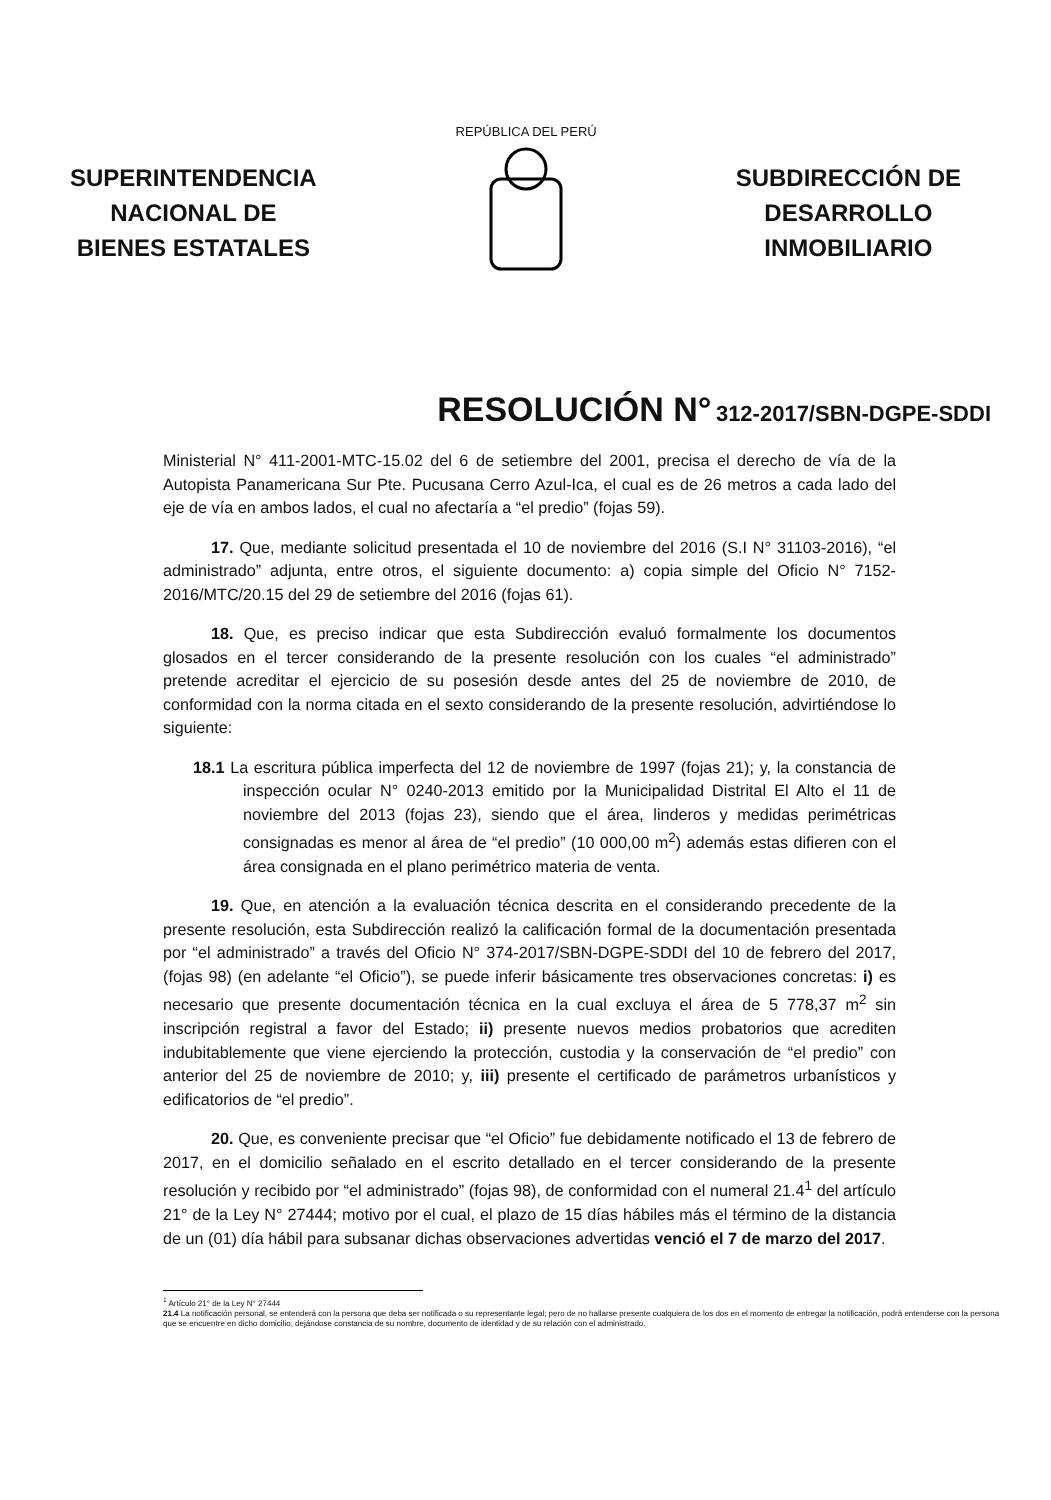SUPERINTENDENCIA
NACIONAL DE
BIENES ESTATALES
REPÚBLICA DEL PERÚ
SUBDIRECCIÓN DE
DESARROLLO
INMOBILIARIO
RESOLUCIÓN N° 312-2017/SBN-DGPE-SDDI
Ministerial N° 411-2001-MTC-15.02 del 6 de setiembre del 2001, precisa el derecho de vía de la Autopista Panamericana Sur Pte. Pucusana Cerro Azul-Ica, el cual es de 26 metros a cada lado del eje de vía en ambos lados, el cual no afectaría a “el predio” (fojas 59).
17. Que, mediante solicitud presentada el 10 de noviembre del 2016 (S.I N° 31103-2016), “el administrado” adjunta, entre otros, el siguiente documento: a) copia simple del Oficio N° 7152-2016/MTC/20.15 del 29 de setiembre del 2016 (fojas 61).
18. Que, es preciso indicar que esta Subdirección evaluó formalmente los documentos glosados en el tercer considerando de la presente resolución con los cuales “el administrado” pretende acreditar el ejercicio de su posesión desde antes del 25 de noviembre de 2010, de conformidad con la norma citada en el sexto considerando de la presente resolución, advirtiéndose lo siguiente:
18.1 La escritura pública imperfecta del 12 de noviembre de 1997 (fojas 21); y, la constancia de inspección ocular N° 0240-2013 emitido por la Municipalidad Distrital El Alto el 11 de noviembre del 2013 (fojas 23), siendo que el área, linderos y medidas perimétricas consignadas es menor al área de “el predio” (10 000,00 m<sup>2</sup>) además estas difieren con el área consignada en el plano perimétrico materia de venta.
19. Que, en atención a la evaluación técnica descrita en el considerando precedente de la presente resolución, esta Subdirección realizó la calificación formal de la documentación presentada por “el administrado” a través del Oficio N° 374-2017/SBN-DGPE-SDDI del 10 de febrero del 2017, (fojas 98) (en adelante “el Oficio”), se puede inferir básicamente tres observaciones concretas: i) es necesario que presente documentación técnica en la cual excluya el área de 5 778,37 m<sup>2</sup> sin inscripción registral a favor del Estado; ii) presente nuevos medios probatorios que acrediten indubitablemente que viene ejerciendo la protección, custodia y la conservación de “el predio” con anterior del 25 de noviembre de 2010; y, iii) presente el certificado de parámetros urbanísticos y edificatorios de “el predio”.
20. Que, es conveniente precisar que “el Oficio” fue debidamente notificado el 13 de febrero de 2017, en el domicilio señalado en el escrito detallado en el tercer considerando de la presente resolución y recibido por “el administrado” (fojas 98), de conformidad con el numeral 21.4<sup>1</sup> del artículo 21° de la Ley N° 27444; motivo por el cual, el plazo de 15 días hábiles más el término de la distancia de un (01) día hábil para subsanar dichas observaciones advertidas venció el 7 de marzo del 2017.
<sup>1</sup> Artículo 21° de la Ley N° 27444
21.4 La notificación personal, se entenderá con la persona que deba ser notificada o su representante legal; pero de no hallarse presente cualquiera de los dos en el momento de entregar la notificación, podrá entenderse con la persona que se encuentre en dicho domicilio, dejándose constancia de su nombre, documento de identidad y de su relación con el administrado.